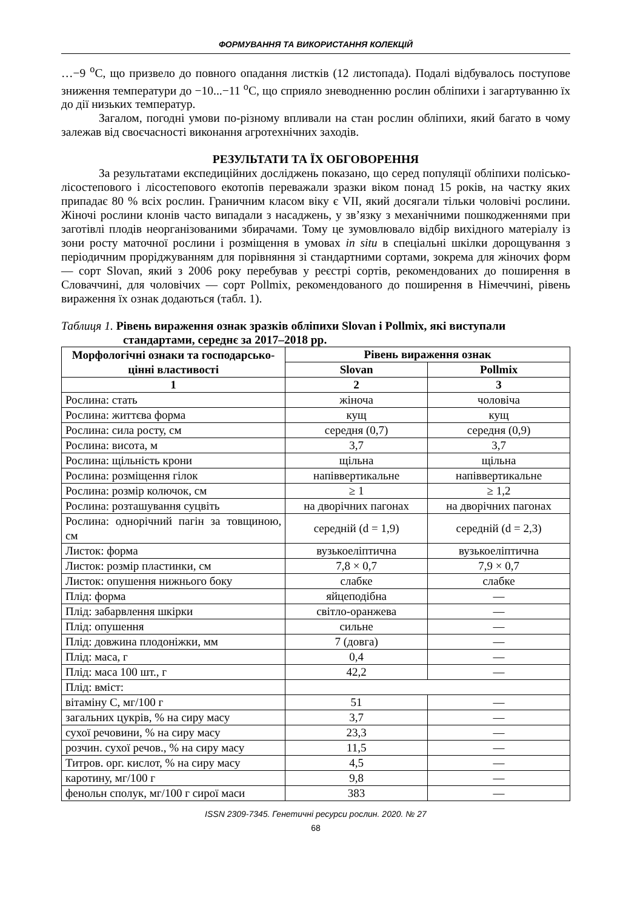ФОРМУВАННЯ ТА ВИКОРИСТАННЯ КОЛЕКЦІЙ
…−9 <sup>о</sup>С, що призвело до повного опадання листків (12 листопада). Подалі відбувалось поступове зниження температури до −10...−11 <sup>о</sup>С, що сприяло зневодненню рослин обліпихи і загартуванню їх до дії низьких температур.
Загалом, погодні умови по-різному впливали на стан рослин обліпихи, який багато в чому залежав від своєчасності виконання агротехнічних заходів.
РЕЗУЛЬТАТИ ТА ЇХ ОБГОВОРЕННЯ
За результатами експедиційних досліджень показано, що серед популяції обліпихи полісько-лісостепового і лісостепового екотопів переважали зразки віком понад 15 років, на частку яких припадає 80 % всіх рослин. Граничним класом віку є VII, який досягали тільки чоловічі рослини. Жіночі рослини клонів часто випадали з насаджень, у зв’язку з механічними пошкодженнями при заготівлі плодів неорганізованими збирачами. Тому це зумовлювало відбір вихідного матеріалу із зони росту маточної рослини і розміщення в умовах in situ в спеціальні шкілки дорощування з періодичним проріджуванням для порівняння зі стандартними сортами, зокрема для жіночих форм — сорт Slovan, який з 2006 року перебував у реєстрі сортів, рекомендованих до поширення в Словаччині, для чоловічих — сорт Pollmix, рекомендованого до поширення в Німеччині, рівень вираження їх ознак додаються (табл. 1).
Таблиця 1. Рівень вираження ознак зразків обліпихи Slovan і Pollmix, які виступали
стандартами, середнє за 2017–2018 рр.
| Морфологічні ознаки та господарсько-цінні властивості | Рівень вираження ознак | |
| --- | --- | --- |
| | Slovan | Pollmix |
| 1 | 2 | 3 |
| Рослина: стать | жіноча | чоловіча |
| Рослина: життєва форма | кущ | кущ |
| Рослина: сила росту, см | середня (0,7) | середня (0,9) |
| Рослина: висота, м | 3,7 | 3,7 |
| Рослина: щільність крони | щільна | щільна |
| Рослина: розміщення гілок | напіввертикальне | напіввертикальне |
| Рослина: розмір колючок, см | ≥ 1 | ≥ 1,2 |
| Рослина: розташування суцвіть | на дворічних пагонах | на дворічних пагонах |
| Рослина: однорічний пагін за товщиною, см | середній (d = 1,9) | середній (d = 2,3) |
| Листок: форма | вузькоеліптична | вузькоеліптична |
| Листок: розмір пластинки, см | 7,8 × 0,7 | 7,9 × 0,7 |
| Листок: опушення нижнього боку | слабке | слабке |
| Плід: форма | яйцеподібна | — |
| Плід: забарвлення шкірки | світло-оранжева | — |
| Плід: опушення | сильне | — |
| Плід: довжина плодоніжки, мм | 7 (довга) | — |
| Плід: маса, г | 0,4 | — |
| Плід: маса 100 шт., г | 42,2 | — |
| Плід: вміст: | | |
| вітаміну С, мг/100 г | 51 | — |
| загальних цукрів, % на сиру масу | 3,7 | — |
| сухої речовини, % на сиру масу | 23,3 | — |
| розчин. сухої речов., % на сиру масу | 11,5 | — |
| Титров. орг. кислот, % на сиру масу | 4,5 | — |
| каротину, мг/100 г | 9,8 | — |
| фенольн сполук, мг/100 г сирої маси | 383 | — |
ISSN 2309-7345. Генетичні ресурси рослин. 2020. № 27
68